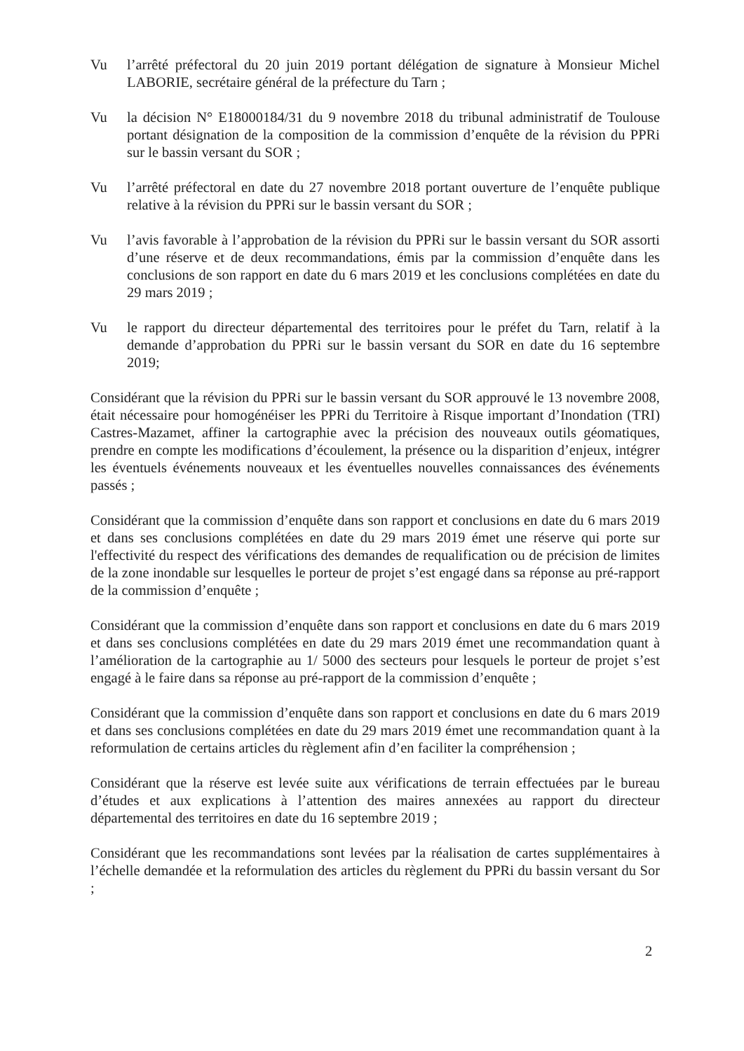Vu l’arrêté préfectoral du 20 juin 2019 portant délégation de signature à Monsieur Michel LABORIE, secrétaire général de la préfecture du Tarn ;
Vu la décision N° E18000184/31 du 9 novembre 2018 du tribunal administratif de Toulouse portant désignation de la composition de la commission d’enquête de la révision du PPRi sur le bassin versant du SOR ;
Vu l’arrêté préfectoral en date du 27 novembre 2018 portant ouverture de l’enquête publique relative à la révision du PPRi sur le bassin versant du SOR ;
Vu l’avis favorable à l’approbation de la révision du PPRi sur le bassin versant du SOR assorti d’une réserve et de deux recommandations, émis par la commission d’enquête dans les conclusions de son rapport en date du 6 mars 2019 et les conclusions complétées en date du 29 mars 2019 ;
Vu le rapport du directeur départemental des territoires pour le préfet du Tarn, relatif à la demande d’approbation du PPRi sur le bassin versant du SOR en date du 16 septembre 2019;
Considérant que la révision du PPRi sur le bassin versant du SOR approuvé le 13 novembre 2008, était nécessaire pour homogénéiser les PPRi du Territoire à Risque important d’Inondation (TRI) Castres-Mazamet, affiner la cartographie avec la précision des nouveaux outils géomatiques, prendre en compte les modifications d’écoulement, la présence ou la disparition d’enjeux, intégrer les éventuels événements nouveaux et les éventuelles nouvelles connaissances des événements passés ;
Considérant que la commission d’enquête dans son rapport et conclusions en date du 6 mars 2019 et dans ses conclusions complétées en date du 29 mars 2019 émet une réserve qui porte sur l'effectivité du respect des vérifications des demandes de requalification ou de précision de limites de la zone inondable sur lesquelles le porteur de projet s’est engagé dans sa réponse au pré-rapport de la commission d’enquête ;
Considérant que la commission d’enquête dans son rapport et conclusions en date du 6 mars 2019 et dans ses conclusions complétées en date du 29 mars 2019 émet une recommandation quant à l’amélioration de la cartographie au 1/ 5000 des secteurs pour lesquels le porteur de projet s’est engagé à le faire dans sa réponse au pré-rapport de la commission d’enquête ;
Considérant que la commission d’enquête dans son rapport et conclusions en date du 6 mars 2019 et dans ses conclusions complétées en date du 29 mars 2019 émet une recommandation quant à la reformulation de certains articles du règlement afin d’en faciliter la compréhension ;
Considérant que la réserve est levée suite aux vérifications de terrain effectuées par le bureau d’études et aux explications à l’attention des maires annexées au rapport du directeur départemental des territoires en date du 16 septembre 2019 ;
Considérant que les recommandations sont levées par la réalisation de cartes supplémentaires à l’échelle demandée et la reformulation des articles du règlement du PPRi du bassin versant du Sor ;
2